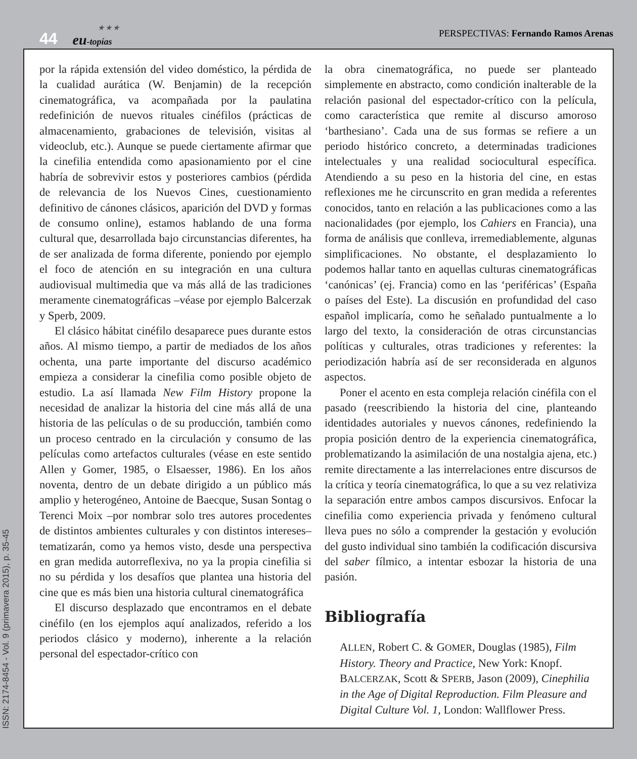44 ★ ★ ★
eu-topías
PERSPECTIVAS: Fernando Ramos Arenas
por la rápida extensión del video doméstico, la pérdida de la cualidad aurática (W. Benjamin) de la recepción cinematográfica, va acompañada por la paulatina redefinición de nuevos rituales cinéfilos (prácticas de almacenamiento, grabaciones de televisión, visitas al videoclub, etc.). Aunque se puede ciertamente afirmar que la cinefilia entendida como apasionamiento por el cine habría de sobrevivir estos y posteriores cambios (pérdida de relevancia de los Nuevos Cines, cuestionamiento definitivo de cánones clásicos, aparición del DVD y formas de consumo online), estamos hablando de una forma cultural que, desarrollada bajo circunstancias diferentes, ha de ser analizada de forma diferente, poniendo por ejemplo el foco de atención en su integración en una cultura audiovisual multimedia que va más allá de las tradiciones meramente cinematográficas –véase por ejemplo Balcerzak y Sperb, 2009.
El clásico hábitat cinéfilo desaparece pues durante estos años. Al mismo tiempo, a partir de mediados de los años ochenta, una parte importante del discurso académico empieza a considerar la cinefilia como posible objeto de estudio. La así llamada New Film History propone la necesidad de analizar la historia del cine más allá de una historia de las películas o de su producción, también como un proceso centrado en la circulación y consumo de las películas como artefactos culturales (véase en este sentido Allen y Gomer, 1985, o Elsaesser, 1986). En los años noventa, dentro de un debate dirigido a un público más amplio y heterogéneo, Antoine de Baecque, Susan Sontag o Terenci Moix –por nombrar solo tres autores procedentes de distintos ambientes culturales y con distintos intereses– tematizarán, como ya hemos visto, desde una perspectiva en gran medida autorreflexiva, no ya la propia cinefilia si no su pérdida y los desafíos que plantea una historia del cine que es más bien una historia cultural cinematográfica
El discurso desplazado que encontramos en el debate cinéfilo (en los ejemplos aquí analizados, referido a los periodos clásico y moderno), inherente a la relación personal del espectador-crítico con
la obra cinematográfica, no puede ser planteado simplemente en abstracto, como condición inalterable de la relación pasional del espectador-crítico con la película, como característica que remite al discurso amoroso ‘barthesiano’. Cada una de sus formas se refiere a un periodo histórico concreto, a determinadas tradiciones intelectuales y una realidad sociocultural específica. Atendiendo a su peso en la historia del cine, en estas reflexiones me he circunscrito en gran medida a referentes conocidos, tanto en relación a las publicaciones como a las nacionalidades (por ejemplo, los Cahiers en Francia), una forma de análisis que conlleva, irremediablemente, algunas simplificaciones. No obstante, el desplazamiento lo podemos hallar tanto en aquellas culturas cinematográficas ‘canónicas’ (ej. Francia) como en las ‘periféricas’ (España o países del Este). La discusión en profundidad del caso español implicaría, como he señalado puntualmente a lo largo del texto, la consideración de otras circunstancias políticas y culturales, otras tradiciones y referentes: la periodización habría así de ser reconsiderada en algunos aspectos.
Poner el acento en esta compleja relación cinéfila con el pasado (reescribiendo la historia del cine, planteando identidades autoriales y nuevos cánones, redefiniendo la propia posición dentro de la experiencia cinematográfica, problematizando la asimilación de una nostalgia ajena, etc.) remite directamente a las interrelaciones entre discursos de la crítica y teoría cinematográfica, lo que a su vez relativiza la separación entre ambos campos discursivos. Enfocar la cinefilia como experiencia privada y fenómeno cultural lleva pues no sólo a comprender la gestación y evolución del gusto individual sino también la codificación discursiva del saber fílmico, a intentar esbozar la historia de una pasión.
Bibliografía
ALLEN, Robert C. & GOMER, Douglas (1985), Film History. Theory and Practice, New York: Knopf.
BALCERZAK, Scott & SPERB, Jason (2009), Cinephilia in the Age of Digital Reproduction. Film Pleasure and Digital Culture Vol. 1, London: Wallflower Press.
ISSN: 2174-8454 - Vol. 9 (primavera 2015), p. 35-45